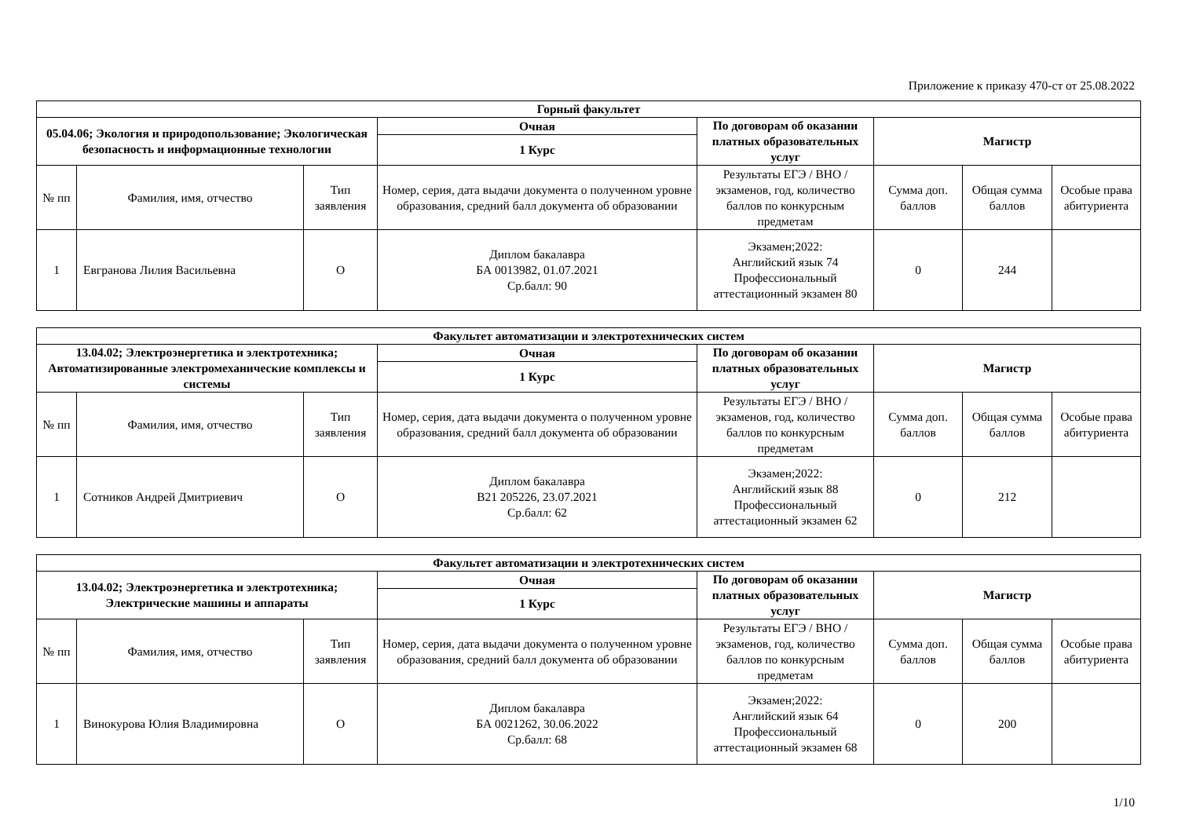Приложение к приказу 470-ст от 25.08.2022
| Горный факультет | | | | | | | |
| --- | --- | --- | --- | --- | --- | --- | --- |
| 05.04.06; Экология и природопользование; Экологическая безопасность и информационные технологии | | | Очная | По договорам об оказании платных образовательных услуг | Магистр | | |
| | | | 1 Курс | | | | |
| № пп | Фамилия, имя, отчество | Тип заявления | Номер, серия, дата выдачи документа о полученном уровне образования, средний балл документа об образовании | Результаты ЕГЭ / ВНО / экзаменов, год, количество баллов по конкурсным предметам | Сумма доп. баллов | Общая сумма баллов | Особые права абитуриента |
| 1 | Евгранова Лилия Васильевна | О | Диплом бакалавра БА 0013982, 01.07.2021 Ср.балл: 90 | Экзамен;2022: Английский язык 74 Профессиональный аттестационный экзамен 80 | 0 | 244 | |
| Факультет автоматизации и электротехнических систем | | | | | | | |
| --- | --- | --- | --- | --- | --- | --- | --- |
| 13.04.02; Электроэнергетика и электротехника; Автоматизированные электромеханические комплексы и системы | | | Очная | По договорам об оказании платных образовательных услуг | Магистр | | |
| | | | 1 Курс | | | | |
| № пп | Фамилия, имя, отчество | Тип заявления | Номер, серия, дата выдачи документа о полученном уровне образования, средний балл документа об образовании | Результаты ЕГЭ / ВНО / экзаменов, год, количество баллов по конкурсным предметам | Сумма доп. баллов | Общая сумма баллов | Особые права абитуриента |
| 1 | Сотников Андрей Дмитриевич | О | Диплом бакалавра В21 205226, 23.07.2021 Ср.балл: 62 | Экзамен;2022: Английский язык 88 Профессиональный аттестационный экзамен 62 | 0 | 212 | |
| Факультет автоматизации и электротехнических систем | | | | | | | |
| --- | --- | --- | --- | --- | --- | --- | --- |
| 13.04.02; Электроэнергетика и электротехника; Электрические машины и аппараты | | | Очная | По договорам об оказании платных образовательных услуг | Магистр | | |
| | | | 1 Курс | | | | |
| № пп | Фамилия, имя, отчество | Тип заявления | Номер, серия, дата выдачи документа о полученном уровне образования, средний балл документа об образовании | Результаты ЕГЭ / ВНО / экзаменов, год, количество баллов по конкурсным предметам | Сумма доп. баллов | Общая сумма баллов | Особые права абитуриента |
| 1 | Винокурова Юлия Владимировна | О | Диплом бакалавра БА 0021262, 30.06.2022 Ср.балл: 68 | Экзамен;2022: Английский язык 64 Профессиональный аттестационный экзамен 68 | 0 | 200 | |
1/10